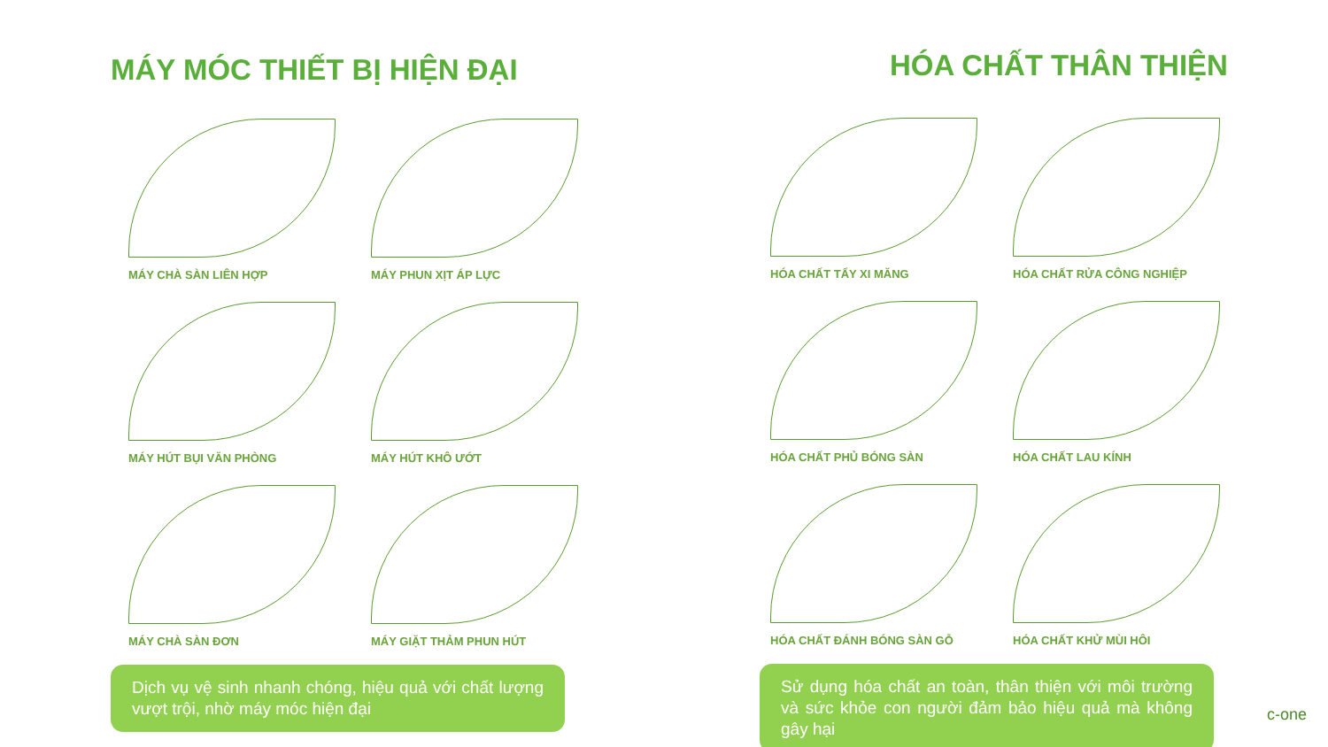MÁY MÓC THIẾT BỊ HIỆN ĐẠI
MÁY CHÀ SÀN LIÊN HỢP
MÁY PHUN XỊT ÁP LỰC
MÁY HÚT BỤI VĂN PHÒNG
MÁY HÚT KHÔ ƯỚT
MÁY CHÀ SÀN ĐƠN
MÁY GIẶT THẢM PHUN HÚT
Dịch vụ vệ sinh nhanh chóng, hiệu quả với chất lượng vượt trội, nhờ máy móc hiện đại
HÓA CHẤT THÂN THIỆN
HÓA CHẤT TẨY XI MĂNG
HÓA CHẤT RỬA CÔNG NGHIỆP
HÓA CHẤT PHỦ BÓNG SÀN
HÓA CHẤT LAU KÍNH
HÓA CHẤT ĐÁNH BÓNG SÀN GỖ
HÓA CHẤT KHỬ MÙI HÔI
Sử dụng hóa chất an toàn, thân thiện với môi trường và sức khỏe con người đảm bảo hiệu quả mà không gây hại
c-one